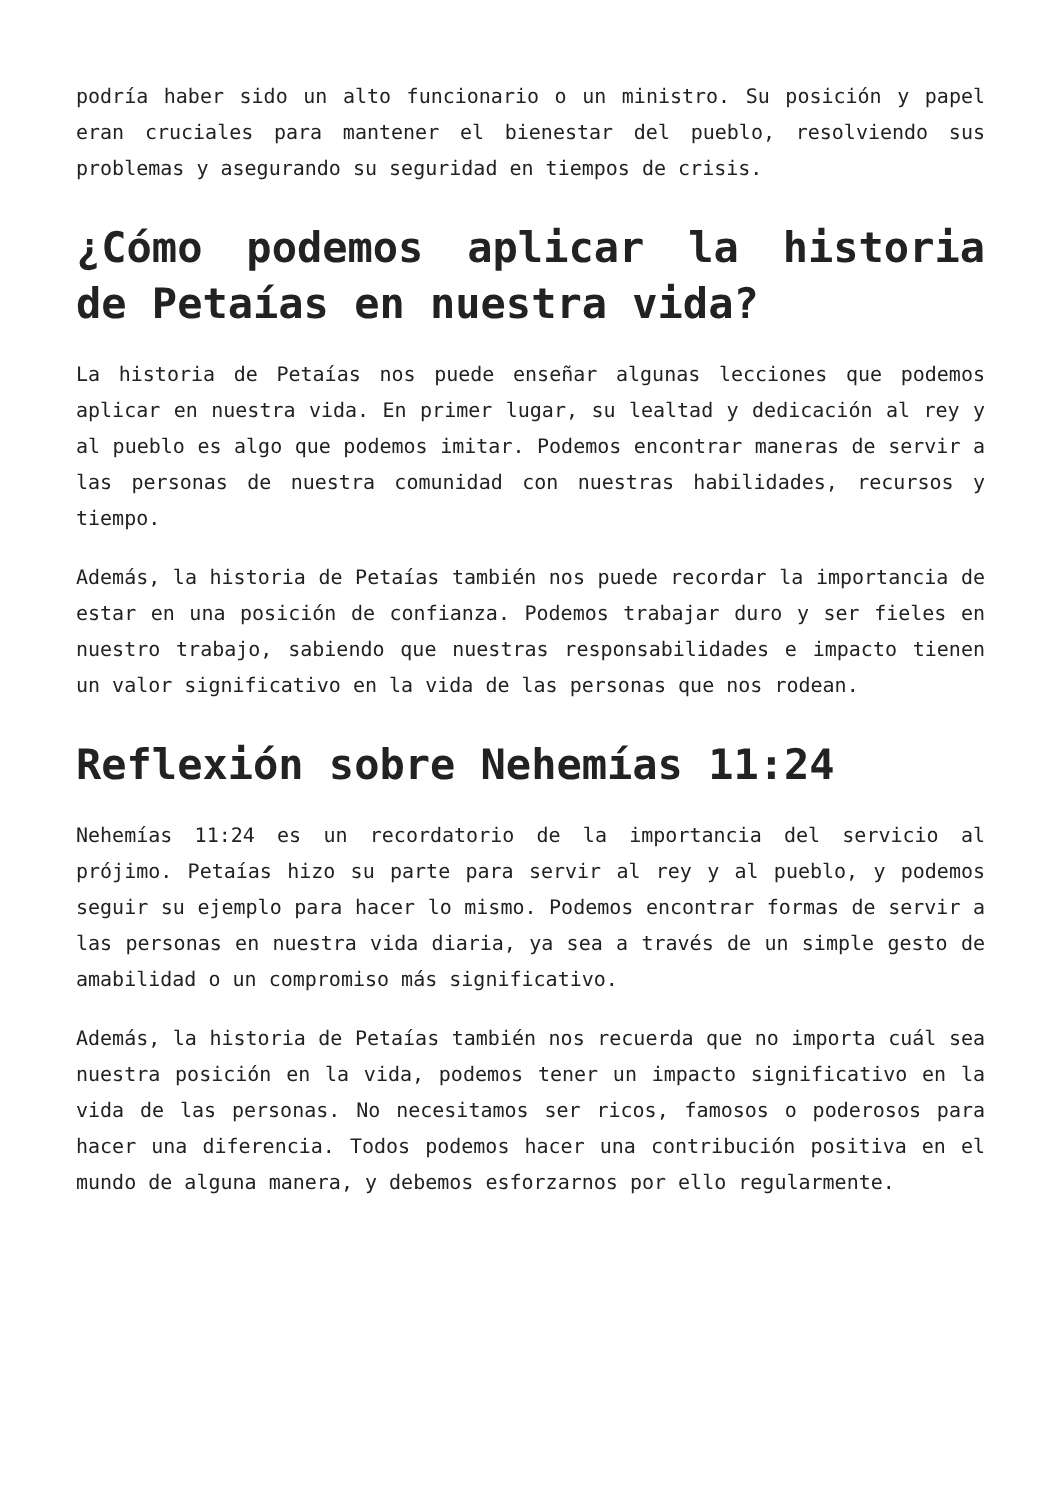podría haber sido un alto funcionario o un ministro. Su posición y papel eran cruciales para mantener el bienestar del pueblo, resolviendo sus problemas y asegurando su seguridad en tiempos de crisis.
¿Cómo podemos aplicar la historia de Petaías en nuestra vida?
La historia de Petaías nos puede enseñar algunas lecciones que podemos aplicar en nuestra vida. En primer lugar, su lealtad y dedicación al rey y al pueblo es algo que podemos imitar. Podemos encontrar maneras de servir a las personas de nuestra comunidad con nuestras habilidades, recursos y tiempo.
Además, la historia de Petaías también nos puede recordar la importancia de estar en una posición de confianza. Podemos trabajar duro y ser fieles en nuestro trabajo, sabiendo que nuestras responsabilidades e impacto tienen un valor significativo en la vida de las personas que nos rodean.
Reflexión sobre Nehemías 11:24
Nehemías 11:24 es un recordatorio de la importancia del servicio al prójimo. Petaías hizo su parte para servir al rey y al pueblo, y podemos seguir su ejemplo para hacer lo mismo. Podemos encontrar formas de servir a las personas en nuestra vida diaria, ya sea a través de un simple gesto de amabilidad o un compromiso más significativo.
Además, la historia de Petaías también nos recuerda que no importa cuál sea nuestra posición en la vida, podemos tener un impacto significativo en la vida de las personas. No necesitamos ser ricos, famosos o poderosos para hacer una diferencia. Todos podemos hacer una contribución positiva en el mundo de alguna manera, y debemos esforzarnos por ello regularmente.